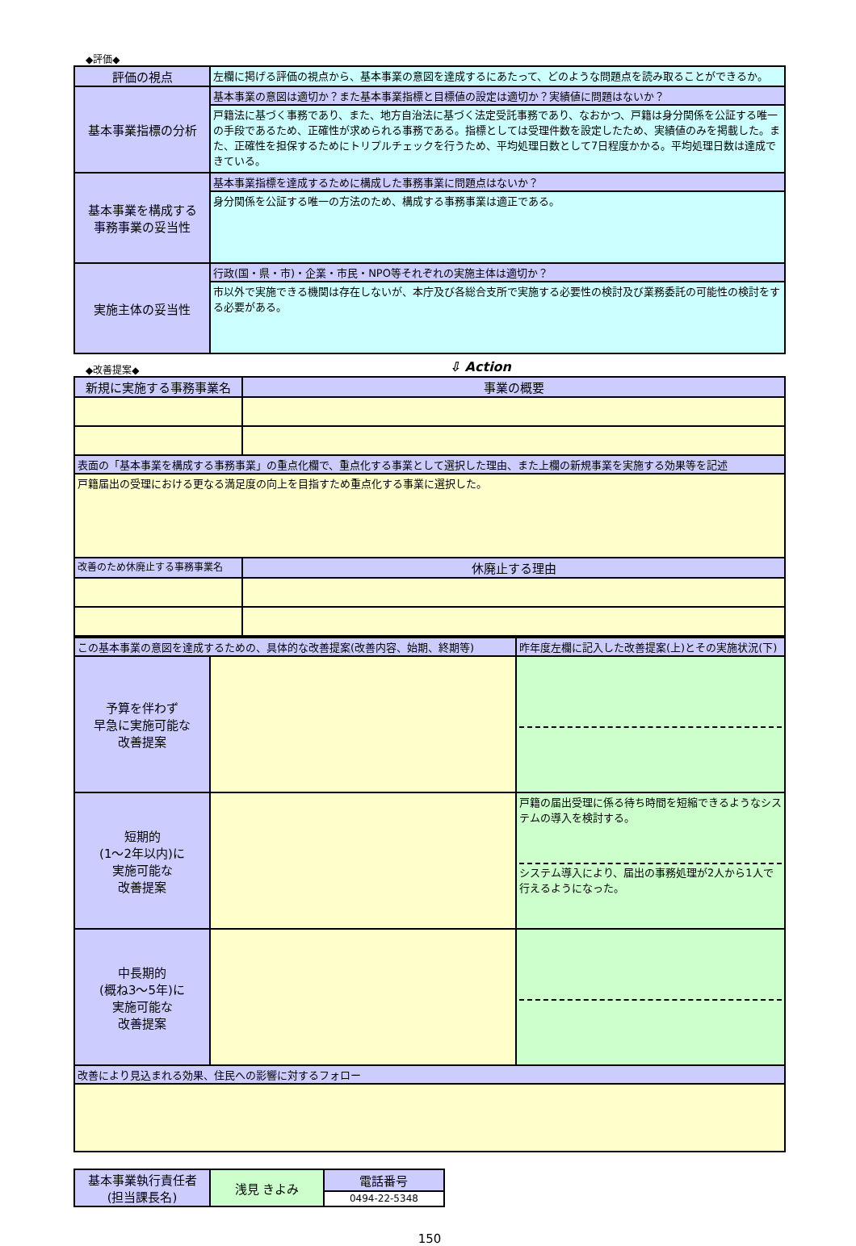◆評価◆
| 評価の視点 | 左欄に掲げる評価の視点から、基本事業の意図を達成するにあたって、どのような問題点を読み取ることができるか。 |
| 基本事業指標の分析 | 基本事業の意図は適切か？また基本事業指標と目標値の設定は適切か？実績値に問題はないか？ |
| | 戸籍法に基づく事務であり、また、地方自治法に基づく法定受託事務であり、なおかつ、戸籍は身分関係を公証する唯一の手段であるため、正確性が求められる事務である。指標としては受理件数を設定したため、実績値のみを掲載した。また、正確性を担保するためにトリプルチェックを行うため、平均処理日数として7日程度かかる。平均処理日数は達成できている。 |
| 基本事業を構成する 事務事業の妥当性 | 基本事業指標を達成するために構成した事務事業に問題点はないか？ |
| | 身分関係を公証する唯一の方法のため、構成する事務事業は適正である。 |
| 実施主体の妥当性 | 行政(国・県・市)・企業・市民・NPO等それぞれの実施主体は適切か？ |
| | 市以外で実施できる機関は存在しないが、本庁及び各総合支所で実施する必要性の検討及び業務委託の可能性の検討をする必要がある。 |
◆改善提案◆
⇩ Action
| 新規に実施する事務事業名 | 事業の概要 |
| 表面の「基本事業を構成する事務事業」の重点化欄で、重点化する事業として選択した理由、また上欄の新規事業を実施する効果等を記述 | |
| 戸籍届出の受理における更なる満足度の向上を目指すため重点化する事業に選択した。 | |
| 改善のため休廃止する事務事業名 | 休廃止する理由 |
| この基本事業の意図を達成するための、具体的な改善提案(改善内容、始期、終期等) | | 昨年度左欄に記入した改善提案(上)とその実施状況(下) |
| 予算を伴わず 早急に実施可能な 改善提案 | | |
| 短期的 (1～2年以内)に 実施可能な 改善提案 | | 戸籍の届出受理に係る待ち時間を短縮できるようなシステムの導入を検討する。 システム導入により、届出の事務処理が2人から1人で行えるようになった。 |
| 中長期的 (概ね3～5年)に 実施可能な 改善提案 | | |
| 改善により見込まれる効果、住民への影響に対するフォロー | | |
| 基本事業執行責任者 (担当課長名) | 浅見 きよみ | 電話番号 |
| | | 0494-22-5348 |
150